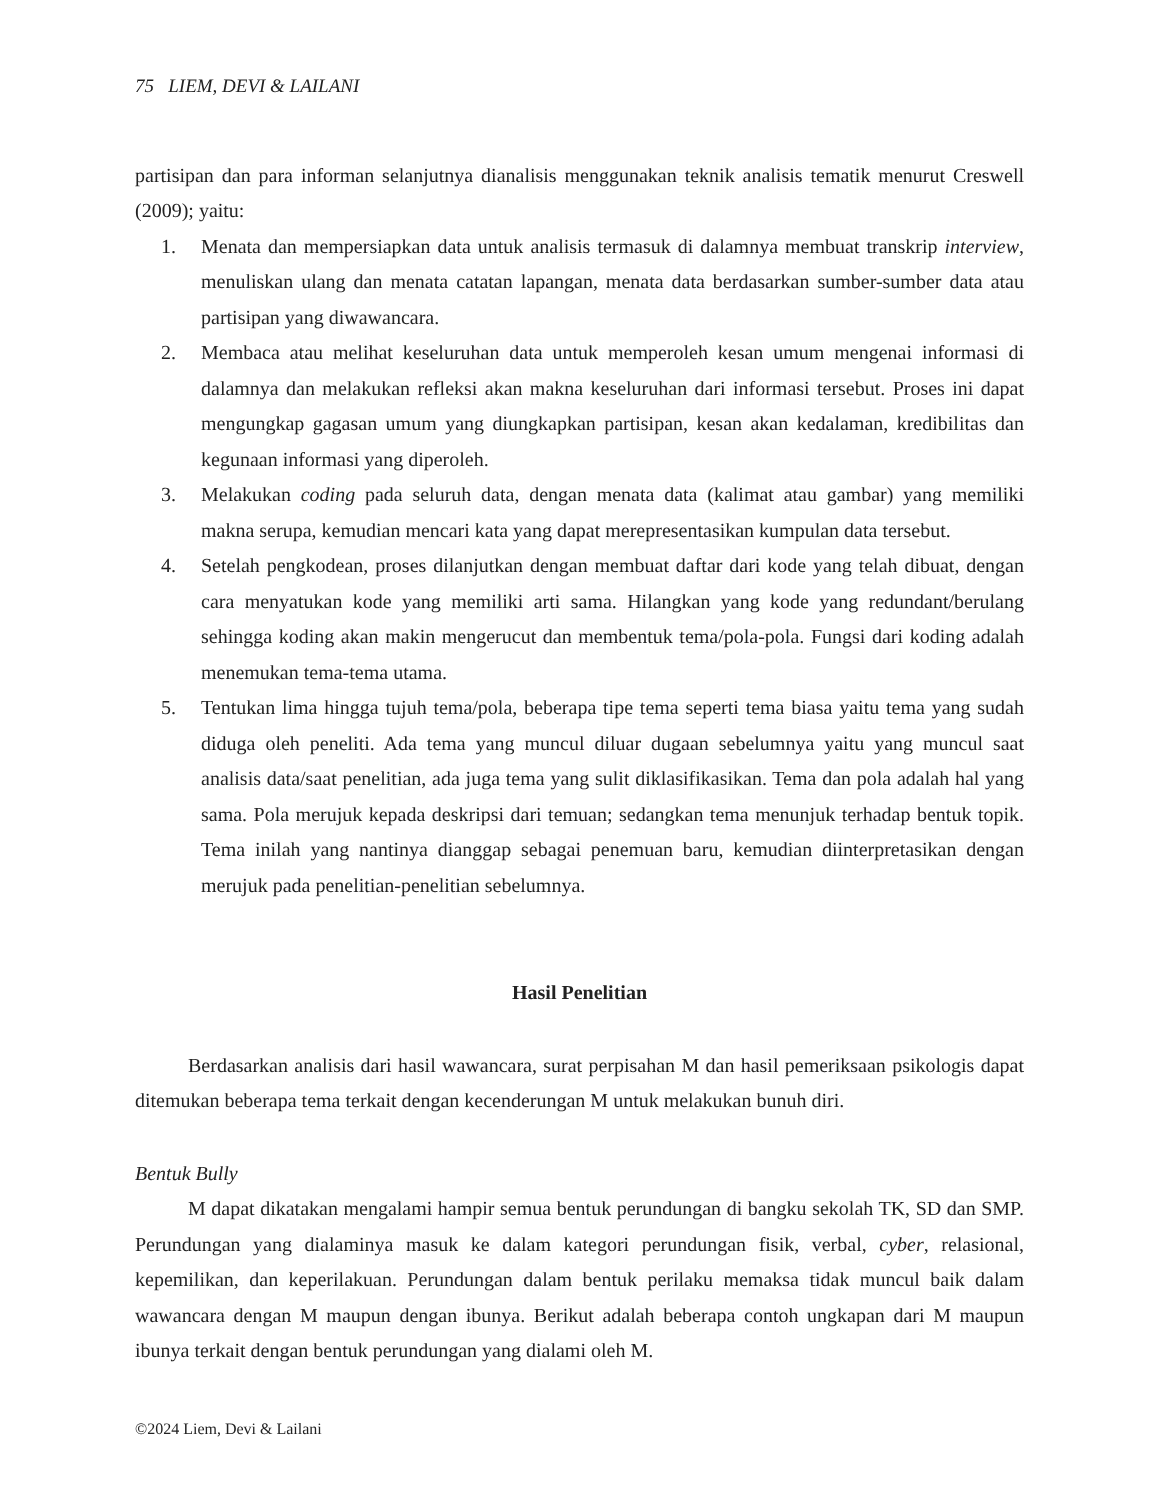75 LIEM, DEVI & LAILANI
partisipan dan para informan selanjutnya dianalisis menggunakan teknik analisis tematik menurut Creswell (2009); yaitu:
1. Menata dan mempersiapkan data untuk analisis termasuk di dalamnya membuat transkrip interview, menuliskan ulang dan menata catatan lapangan, menata data berdasarkan sumber-sumber data atau partisipan yang diwawancara.
2. Membaca atau melihat keseluruhan data untuk memperoleh kesan umum mengenai informasi di dalamnya dan melakukan refleksi akan makna keseluruhan dari informasi tersebut. Proses ini dapat mengungkap gagasan umum yang diungkapkan partisipan, kesan akan kedalaman, kredibilitas dan kegunaan informasi yang diperoleh.
3. Melakukan coding pada seluruh data, dengan menata data (kalimat atau gambar) yang memiliki makna serupa, kemudian mencari kata yang dapat merepresentasikan kumpulan data tersebut.
4. Setelah pengkodean, proses dilanjutkan dengan membuat daftar dari kode yang telah dibuat, dengan cara menyatukan kode yang memiliki arti sama. Hilangkan yang kode yang redundant/berulang sehingga koding akan makin mengerucut dan membentuk tema/pola-pola. Fungsi dari koding adalah menemukan tema-tema utama.
5. Tentukan lima hingga tujuh tema/pola, beberapa tipe tema seperti tema biasa yaitu tema yang sudah diduga oleh peneliti. Ada tema yang muncul diluar dugaan sebelumnya yaitu yang muncul saat analisis data/saat penelitian, ada juga tema yang sulit diklasifikasikan. Tema dan pola adalah hal yang sama. Pola merujuk kepada deskripsi dari temuan; sedangkan tema menunjuk terhadap bentuk topik. Tema inilah yang nantinya dianggap sebagai penemuan baru, kemudian diinterpretasikan dengan merujuk pada penelitian-penelitian sebelumnya.
Hasil Penelitian
Berdasarkan analisis dari hasil wawancara, surat perpisahan M dan hasil pemeriksaan psikologis dapat ditemukan beberapa tema terkait dengan kecenderungan M untuk melakukan bunuh diri.
Bentuk Bully
M dapat dikatakan mengalami hampir semua bentuk perundungan di bangku sekolah TK, SD dan SMP. Perundungan yang dialaminya masuk ke dalam kategori perundungan fisik, verbal, cyber, relasional, kepemilikan, dan keperilakuan. Perundungan dalam bentuk perilaku memaksa tidak muncul baik dalam wawancara dengan M maupun dengan ibunya. Berikut adalah beberapa contoh ungkapan dari M maupun ibunya terkait dengan bentuk perundungan yang dialami oleh M.
©2024 Liem, Devi & Lailani